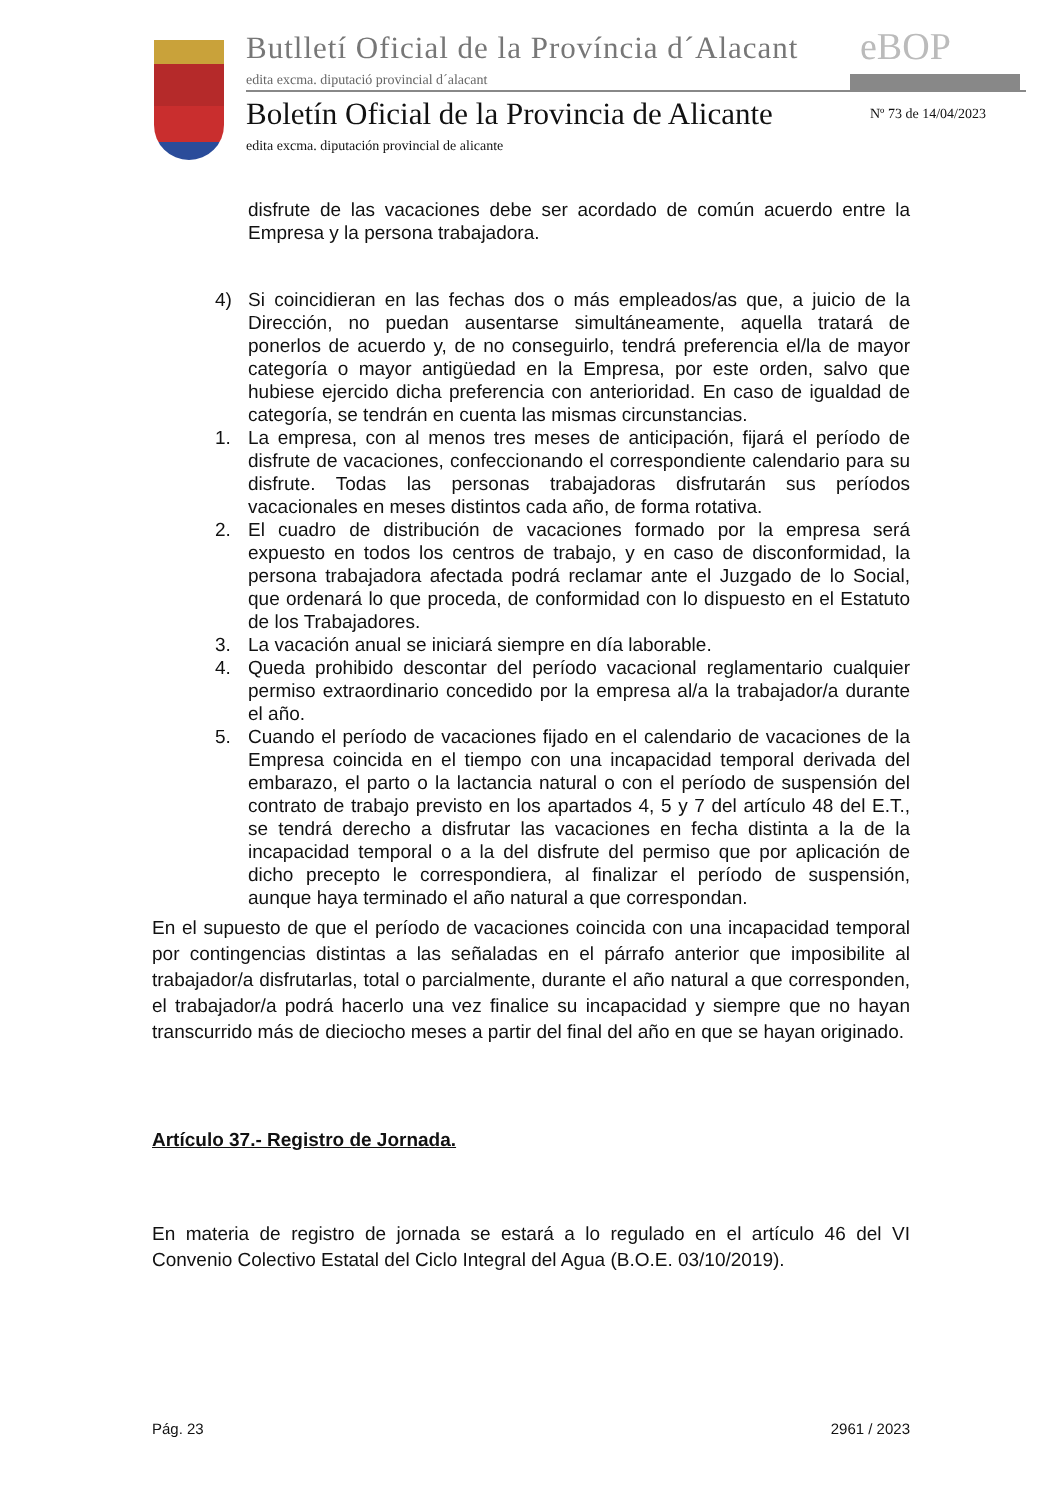Butlletí Oficial de la Província d´Alacant
eBOP
edita excma. diputació provincial d´alacant
Boletín Oficial de la Provincia de Alicante
Nº 73 de 14/04/2023
edita excma. diputación provincial de alicante
disfrute de las vacaciones debe ser acordado de común acuerdo entre la Empresa y la persona trabajadora.
4) Si coincidieran en las fechas dos o más empleados/as que, a juicio de la Dirección, no puedan ausentarse simultáneamente, aquella tratará de ponerlos de acuerdo y, de no conseguirlo, tendrá preferencia el/la de mayor categoría o mayor antigüedad en la Empresa, por este orden, salvo que hubiese ejercido dicha preferencia con anterioridad. En caso de igualdad de categoría, se tendrán en cuenta las mismas circunstancias.
1. La empresa, con al menos tres meses de anticipación, fijará el período de disfrute de vacaciones, confeccionando el correspondiente calendario para su disfrute. Todas las personas trabajadoras disfrutarán sus períodos vacacionales en meses distintos cada año, de forma rotativa.
2. El cuadro de distribución de vacaciones formado por la empresa será expuesto en todos los centros de trabajo, y en caso de disconformidad, la persona trabajadora afectada podrá reclamar ante el Juzgado de lo Social, que ordenará lo que proceda, de conformidad con lo dispuesto en el Estatuto de los Trabajadores.
3. La vacación anual se iniciará siempre en día laborable.
4. Queda prohibido descontar del período vacacional reglamentario cualquier permiso extraordinario concedido por la empresa al/a la trabajador/a durante el año.
5. Cuando el período de vacaciones fijado en el calendario de vacaciones de la Empresa coincida en el tiempo con una incapacidad temporal derivada del embarazo, el parto o la lactancia natural o con el período de suspensión del contrato de trabajo previsto en los apartados 4, 5 y 7 del artículo 48 del E.T., se tendrá derecho a disfrutar las vacaciones en fecha distinta a la de la incapacidad temporal o a la del disfrute del permiso que por aplicación de dicho precepto le correspondiera, al finalizar el período de suspensión, aunque haya terminado el año natural a que correspondan.
En el supuesto de que el período de vacaciones coincida con una incapacidad temporal por contingencias distintas a las señaladas en el párrafo anterior que imposibilite al trabajador/a disfrutarlas, total o parcialmente, durante el año natural a que corresponden, el trabajador/a podrá hacerlo una vez finalice su incapacidad y siempre que no hayan transcurrido más de dieciocho meses a partir del final del año en que se hayan originado.
Artículo 37.- Registro de Jornada.
En materia de registro de jornada se estará a lo regulado en el artículo 46 del VI Convenio Colectivo Estatal del Ciclo Integral del Agua (B.O.E. 03/10/2019).
Pág. 23 2961 / 2023